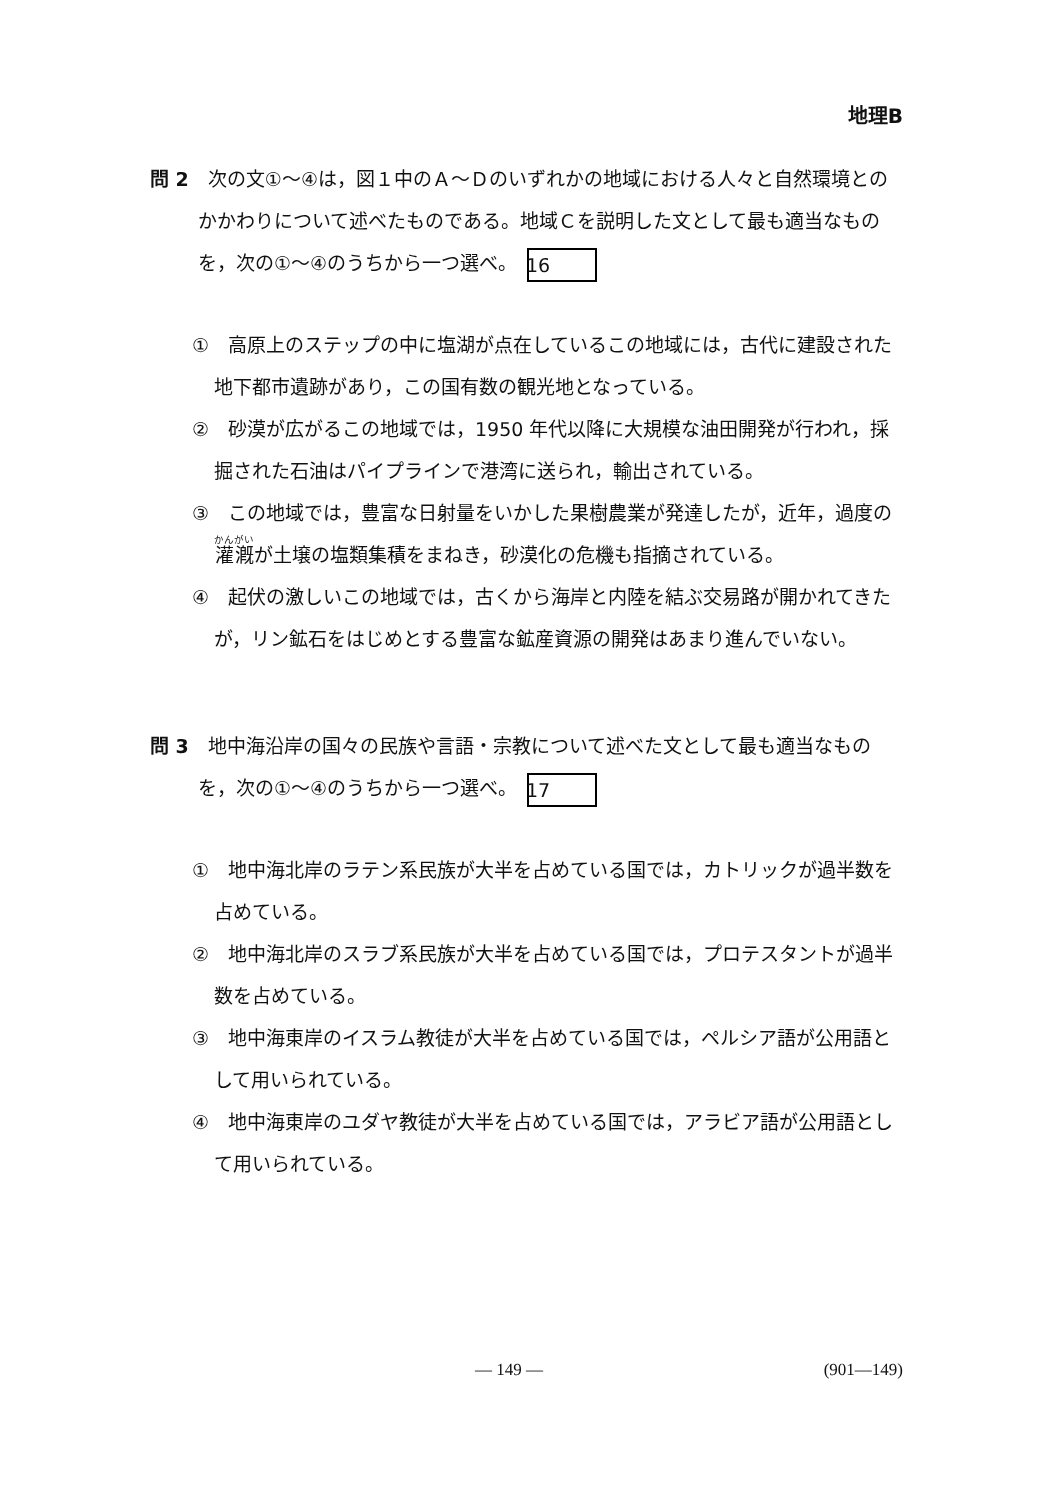地理B
問 2　次の文①～④は，図１中のＡ～Ｄのいずれかの地域における人々と自然環境とのかかわりについて述べたものである。地域Ｃを説明した文として最も適当なものを，次の①～④のうちから一つ選べ。 16
①　高原上のステップの中に塩湖が点在しているこの地域には，古代に建設された地下都市遺跡があり，この国有数の観光地となっている。
②　砂漠が広がるこの地域では，1950 年代以降に大規模な油田開発が行われ，採掘された石油はパイプラインで港湾に送られ，輸出されている。
③　この地域では，豊富な日射量をいかした果樹農業が発達したが，近年，過度の灌漑が土壌の塩類集積をまねき，砂漠化の危機も指摘されている。
④　起伏の激しいこの地域では，古くから海岸と内陸を結ぶ交易路が開かれてきたが，リン鉱石をはじめとする豊富な鉱産資源の開発はあまり進んでいない。
問 3　地中海沿岸の国々の民族や言語・宗教について述べた文として最も適当なものを，次の①～④のうちから一つ選べ。 17
①　地中海北岸のラテン系民族が大半を占めている国では，カトリックが過半数を占めている。
②　地中海北岸のスラブ系民族が大半を占めている国では，プロテスタントが過半数を占めている。
③　地中海東岸のイスラム教徒が大半を占めている国では，ペルシア語が公用語として用いられている。
④　地中海東岸のユダヤ教徒が大半を占めている国では，アラビア語が公用語として用いられている。
— 149 — (901—149)